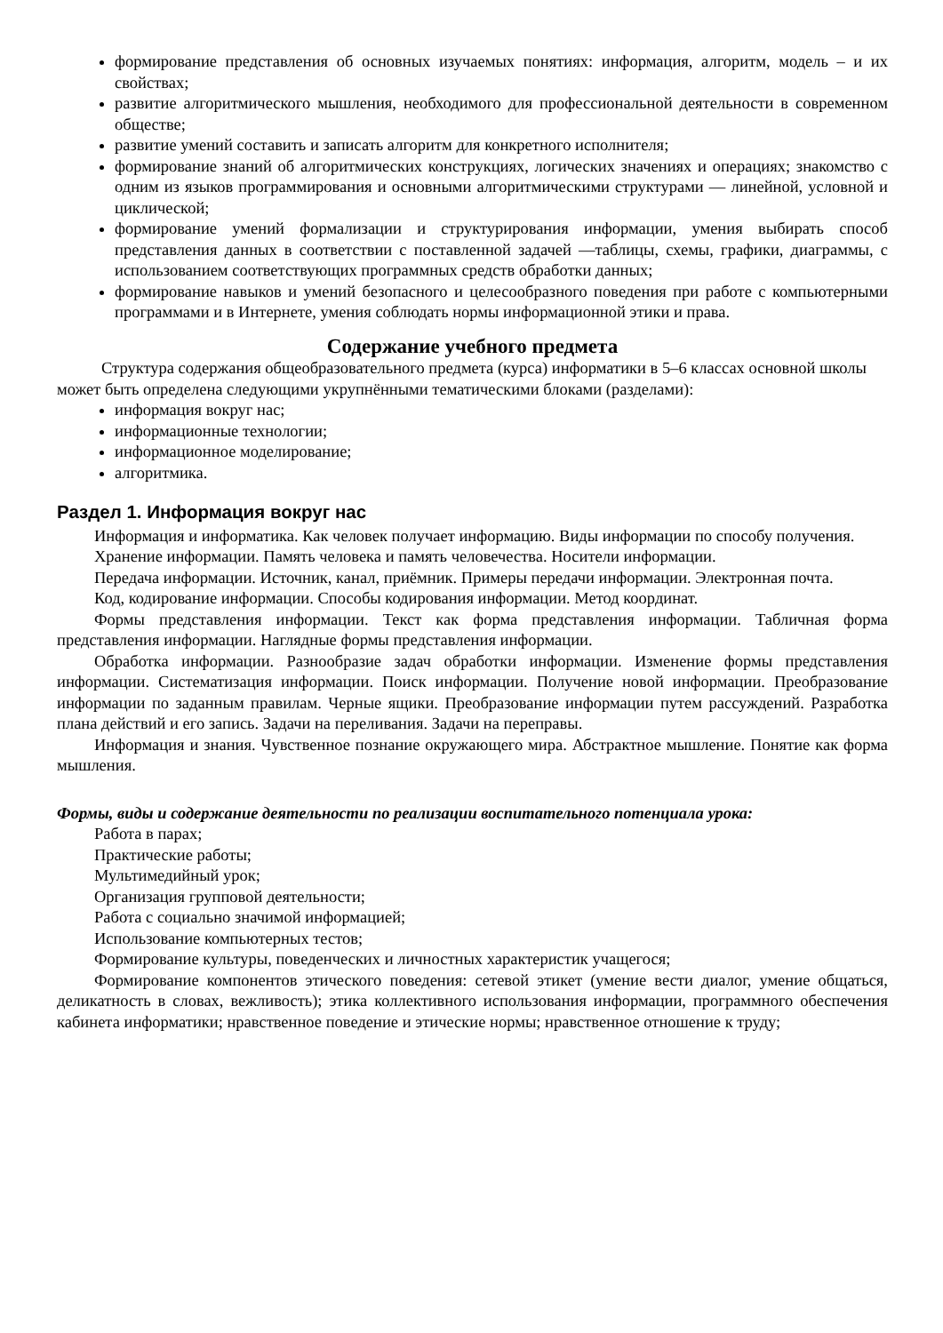формирование представления об основных изучаемых понятиях: информация, алгоритм, модель – и их свойствах;
развитие алгоритмического мышления, необходимого для профессиональной деятельности в современном обществе;
развитие умений составить и записать алгоритм для конкретного исполнителя;
формирование знаний об алгоритмических конструкциях, логических значениях и операциях; знакомство с одним из языков программирования и основными алгоритмическими структурами — линейной, условной и циклической;
формирование умений формализации и структурирования информации, умения выбирать способ представления данных в соответствии с поставленной задачей —таблицы, схемы, графики, диаграммы, с использованием соответствующих программных средств обработки данных;
формирование навыков и умений безопасного и целесообразного поведения при работе с компьютерными программами и в Интернете, умения соблюдать нормы информационной этики и права.
Содержание учебного предмета
Структура содержания общеобразовательного предмета (курса) информатики в 5–6 классах основной школы может быть определена следующими укрупнёнными тематическими блоками (разделами):
информация вокруг нас;
информационные технологии;
информационное моделирование;
алгоритмика.
Раздел 1. Информация вокруг нас
Информация и информатика. Как человек получает информацию. Виды информации по способу получения.
Хранение информации. Память человека и память человечества. Носители информации.
Передача информации. Источник, канал, приёмник. Примеры передачи информации. Электронная почта.
Код, кодирование информации. Способы кодирования информации. Метод координат.
Формы представления информации. Текст как форма представления информации. Табличная форма представления информации. Наглядные формы представления информации.
Обработка информации. Разнообразие задач обработки информации. Изменение формы представления информации. Систематизация информации. Поиск информации. Получение новой информации. Преобразование информации по заданным правилам. Черные ящики. Преобразование информации путем рассуждений. Разработка плана действий и его запись. Задачи на переливания. Задачи на переправы.
Информация и знания. Чувственное познание окружающего мира. Абстрактное мышление. Понятие как форма мышления.
Формы, виды и содержание деятельности по реализации воспитательного потенциала урока:
Работа в парах;
Практические работы;
Мультимедийный урок;
Организация групповой деятельности;
Работа с социально значимой информацией;
Использование компьютерных тестов;
Формирование культуры, поведенческих и личностных характеристик учащегося;
Формирование компонентов этического поведения: сетевой этикет (умение вести диалог, умение общаться, деликатность в словах, вежливость); этика коллективного использования информации, программного обеспечения кабинета информатики; нравственное поведение и этические нормы; нравственное отношение к труду;